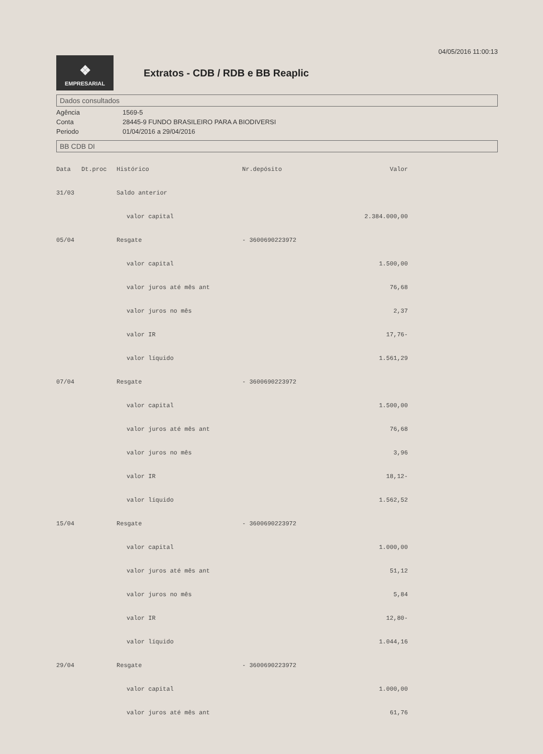04/05/2016 11:00:13
❖
EMPRESARIAL
Extratos - CDB / RDB e BB Reaplic
Dados consultados
Agência
1569-5
Conta
28445-9 FUNDO BRASILEIRO PARA A BIODIVERSI
Periodo
01/04/2016 a 29/04/2016
BB CDB DI
| Data | Dt.proc | Histórico | Nr.depósito | Valor |
| --- | --- | --- | --- | --- |
| 31/03 | | Saldo anterior | | |
| | | valor capital | | 2.384.000,00 |
| 05/04 | | Resgate | - 3600690223972 | |
| | | valor capital | | 1.500,00 |
| | | valor juros até mês ant | | 76,68 |
| | | valor juros no mês | | 2,37 |
| | | valor IR | | 17,76- |
| | | valor líquido | | 1.561,29 |
| 07/04 | | Resgate | - 3600690223972 | |
| | | valor capital | | 1.500,00 |
| | | valor juros até mês ant | | 76,68 |
| | | valor juros no mês | | 3,96 |
| | | valor IR | | 18,12- |
| | | valor líquido | | 1.562,52 |
| 15/04 | | Resgate | - 3600690223972 | |
| | | valor capital | | 1.000,00 |
| | | valor juros até mês ant | | 51,12 |
| | | valor juros no mês | | 5,84 |
| | | valor IR | | 12,80- |
| | | valor líquido | | 1.044,16 |
| 29/04 | | Resgate | - 3600690223972 | |
| | | valor capital | | 1.000,00 |
| | | valor juros até mês ant | | 61,76 |